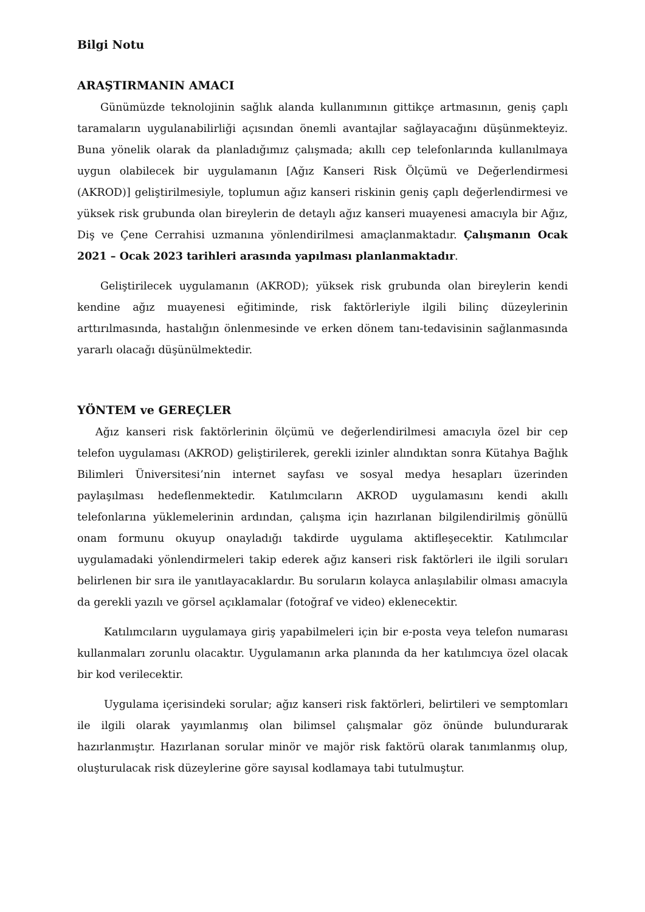Bilgi Notu
ARAŞTIRMANIN AMACI
Günümüzde teknolojinin sağlık alanda kullanımının gittikçe artmasının, geniş çaplı taramaların uygulanabilirliği açısından önemli avantajlar sağlayacağını düşünmekteyiz. Buna yönelik olarak da planladığımız çalışmada; akıllı cep telefonlarında kullanılmaya uygun olabilecek bir uygulamanın [Ağız Kanseri Risk Ölçümü ve Değerlendirmesi (AKROD)] geliştirilmesiyle, toplumun ağız kanseri riskinin geniş çaplı değerlendirmesi ve yüksek risk grubunda olan bireylerin de detaylı ağız kanseri muayenesi amacıyla bir Ağız, Diş ve Çene Cerrahisi uzmanına yönlendirilmesi amaçlanmaktadır. Çalışmanın Ocak 2021 – Ocak 2023 tarihleri arasında yapılması planlanmaktadır.
Geliştirilecek uygulamanın (AKROD); yüksek risk grubunda olan bireylerin kendi kendine ağız muayenesi eğitiminde, risk faktörleriyle ilgili bilinç düzeylerinin arttırılmasında, hastalığın önlenmesinde ve erken dönem tanı-tedavisinin sağlanmasında yararlı olacağı düşünülmektedir.
YÖNTEM ve GEREÇLER
Ağız kanseri risk faktörlerinin ölçümü ve değerlendirilmesi amacıyla özel bir cep telefon uygulaması (AKROD) geliştirilerek, gerekli izinler alındıktan sonra Kütahya Bağlık Bilimleri Üniversitesi’nin internet sayfası ve sosyal medya hesapları üzerinden paylaşılması hedeflenmektedir. Katılımcıların AKROD uygulamasını kendi akıllı telefonlarına yüklemelerinin ardından, çalışma için hazırlanan bilgilendirilmiş gönüllü onam formunu okuyup onayladığı takdirde uygulama aktifleşecektir. Katılımcılar uygulamadaki yönlendirmeleri takip ederek ağız kanseri risk faktörleri ile ilgili soruları belirlenen bir sıra ile yanıtlayacaklardır. Bu soruların kolayca anlaşılabilir olması amacıyla da gerekli yazılı ve görsel açıklamalar (fotoğraf ve video) eklenecektir.
Katılımcıların uygulamaya giriş yapabilmeleri için bir e-posta veya telefon numarası kullanmaları zorunlu olacaktır. Uygulamanın arka planında da her katılımcıya özel olacak bir kod verilecektir.
Uygulama içerisindeki sorular; ağız kanseri risk faktörleri, belirtileri ve semptomları ile ilgili olarak yayımlanmış olan bilimsel çalışmalar göz önünde bulundurarak hazırlanmıştır. Hazırlanan sorular minör ve majör risk faktörü olarak tanımlanmış olup, oluşturulacak risk düzeylerine göre sayısal kodlamaya tabi tutulmuştur.